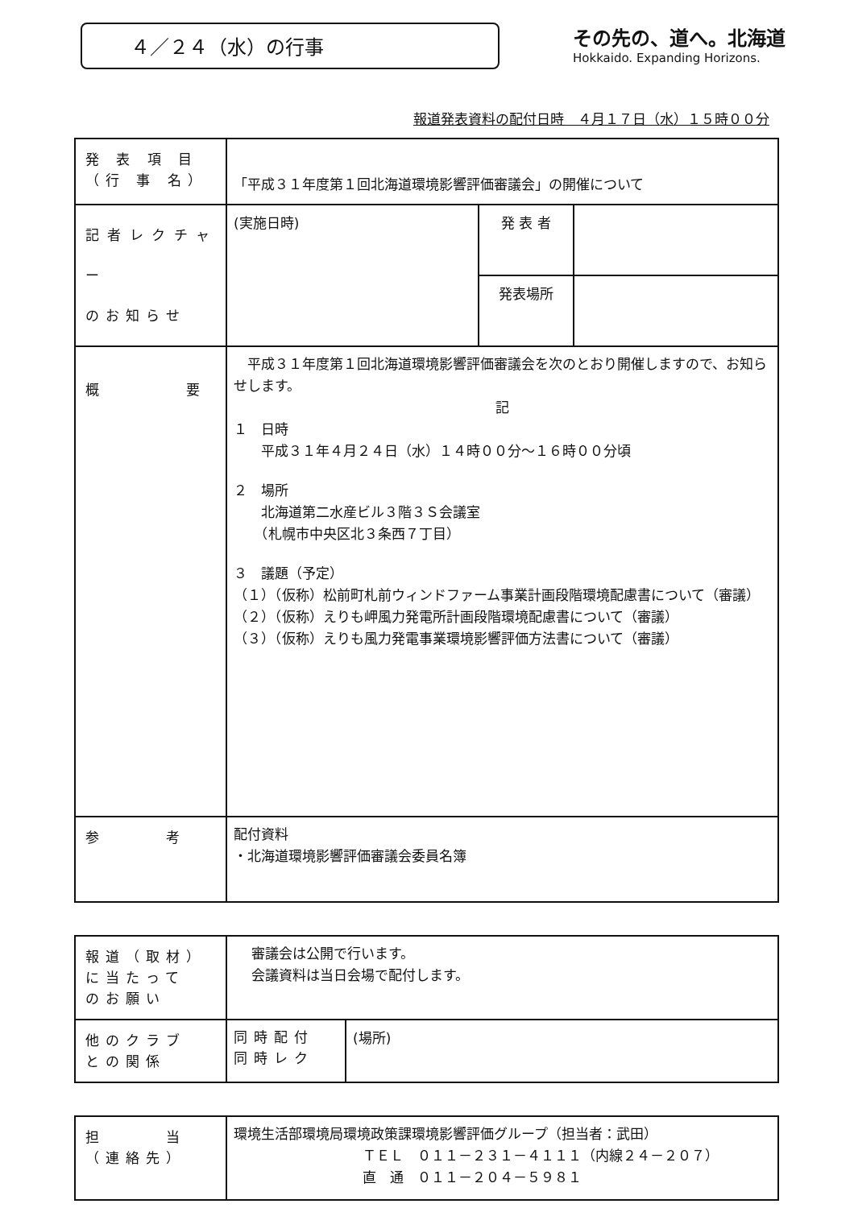４／２４（水）の行事
その先の、道へ。北海道
Hokkaido. Expanding Horizons.
報道発表資料の配付日時　４月１７日（水）１５時００分
| 発 表 項 目 （行 事 名） | 「平成３１年度第１回北海道環境影響評価審議会」の開催について | | |
| 記者レクチャー のお知らせ | (実施日時) | 発 表 者 | |
| | | 発表場所 | |
| 概 要 | 平成３１年度第１回北海道環境影響評価審議会を次のとおり開催しますので、お知らせします。 記 １ 日時 平成３１年４月２４日（水）１４時００分～１６時００分頃 ２ 場所 北海道第二水産ビル３階３Ｓ会議室 （札幌市中央区北３条西７丁目） ３ 議題（予定） （１）（仮称）松前町札前ウィンドファーム事業計画段階環境配慮書について（審議） （２）（仮称）えりも岬風力発電所計画段階環境配慮書について（審議） （３）（仮称）えりも風力発電事業環境影響評価方法書について（審議） | | |
| 参 考 | 配付資料 ・北海道環境影響評価審議会委員名簿 | | |
| 報道（取材） に当たって のお願い | 審議会は公開で行います。 会議資料は当日会場で配付します。 | |
| 他のクラブ との関係 | 同時配付 同時レク | (場所) |
| 担 当 （連絡先） | 環境生活部環境局環境政策課環境影響評価グループ（担当者：武田） ＴＥＬ ０１１－２３１－４１１１（内線２４－２０７） 直 通 ０１１－２０４－５９８１ |